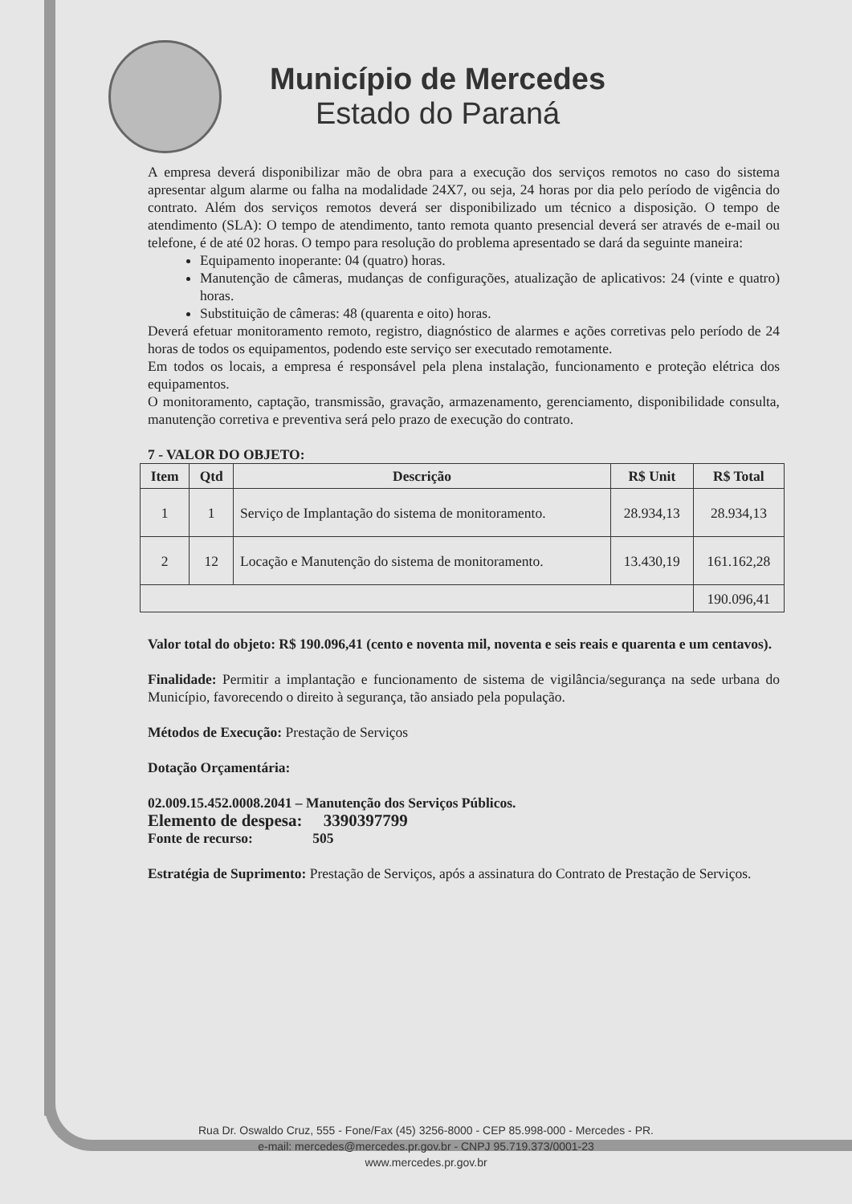Município de Mercedes
Estado do Paraná
A empresa deverá disponibilizar mão de obra para a execução dos serviços remotos no caso do sistema apresentar algum alarme ou falha na modalidade 24X7, ou seja, 24 horas por dia pelo período de vigência do contrato. Além dos serviços remotos deverá ser disponibilizado um técnico a disposição. O tempo de atendimento (SLA): O tempo de atendimento, tanto remota quanto presencial deverá ser através de e-mail ou telefone, é de até 02 horas. O tempo para resolução do problema apresentado se dará da seguinte maneira:
Equipamento inoperante: 04 (quatro) horas.
Manutenção de câmeras, mudanças de configurações, atualização de aplicativos: 24 (vinte e quatro) horas.
Substituição de câmeras: 48 (quarenta e oito) horas.
Deverá efetuar monitoramento remoto, registro, diagnóstico de alarmes e ações corretivas pelo período de 24 horas de todos os equipamentos, podendo este serviço ser executado remotamente.
Em todos os locais, a empresa é responsável pela plena instalação, funcionamento e proteção elétrica dos equipamentos.
O monitoramento, captação, transmissão, gravação, armazenamento, gerenciamento, disponibilidade consulta, manutenção corretiva e preventiva será pelo prazo de execução do contrato.
7 - VALOR DO OBJETO:
| Item | Qtd | Descrição | R$ Unit | R$ Total |
| --- | --- | --- | --- | --- |
| 1 | 1 | Serviço de Implantação do sistema de monitoramento. | 28.934,13 | 28.934,13 |
| 2 | 12 | Locação e Manutenção do sistema de monitoramento. | 13.430,19 | 161.162,28 |
| | | | | 190.096,41 |
Valor total do objeto: R$ 190.096,41 (cento e noventa mil, noventa e seis reais e quarenta e um centavos).
Finalidade: Permitir a implantação e funcionamento de sistema de vigilância/segurança na sede urbana do Município, favorecendo o direito à segurança, tão ansiado pela população.
Métodos de Execução: Prestação de Serviços
Dotação Orçamentária:
02.009.15.452.0008.2041 – Manutenção dos Serviços Públicos.
Elemento de despesa: 3390397799
Fonte de recurso: 505
Estratégia de Suprimento: Prestação de Serviços, após a assinatura do Contrato de Prestação de Serviços.
Rua Dr. Oswaldo Cruz, 555 - Fone/Fax (45) 3256-8000 - CEP 85.998-000 - Mercedes - PR.
e-mail: mercedes@mercedes.pr.gov.br - CNPJ 95.719.373/0001-23
www.mercedes.pr.gov.br